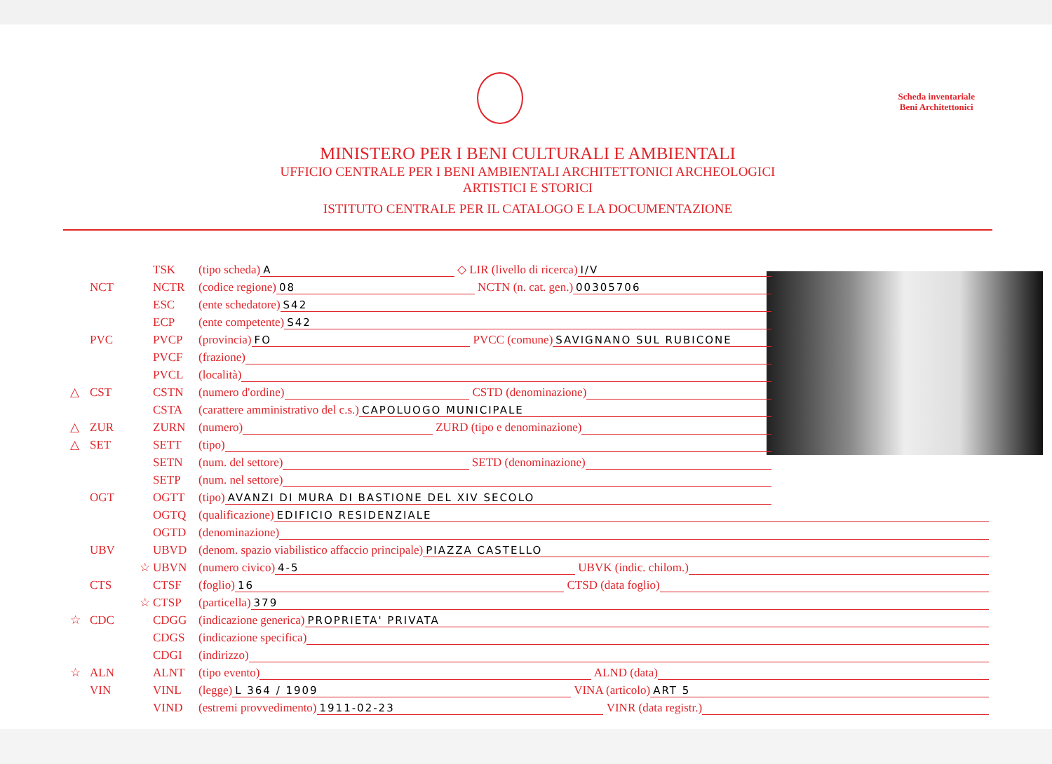Scheda inventariale
Beni Architettonici
MINISTERO PER I BENI CULTURALI E AMBIENTALI
UFFICIO CENTRALE PER I BENI AMBIENTALI ARCHITETTONICI ARCHEOLOGICI
ARTISTICI E STORICI
ISTITUTO CENTRALE PER IL CATALOGO E LA DOCUMENTAZIONE
TSK (tipo scheda) A ◇ LIR (livello di ricerca) I/V
NCT NCTR (codice regione) 08 NCTN (n. cat. gen.) 00305706
ESC (ente schedatore) S42
ECP (ente competente) S42
PVC PVCP (provincia) FO PVCC (comune) SAVIGNANO SUL RUBICONE
PVCF (frazione)
PVCL (località)
△ CST CSTN (numero d'ordine) CSTD (denominazione)
CSTA (carattere amministrativo del c.s.) CAPOLUOGO MUNICIPALE
△ ZUR ZURN (numero) ZURD (tipo e denominazione)
△ SET SETT (tipo)
SETN (num. del settore) SETD (denominazione)
SETP (num. nel settore)
OGT OGTT (tipo) AVANZI DI MURA DI BASTIONE DEL XIV SECOLO
OGTQ (qualificazione) EDIFICIO RESIDENZIALE
OGTD (denominazione)
UBV UBVD (denom. spazio viabilistico affaccio principale) PIAZZA CASTELLO
☆ UBVN (numero civico) 4-5 UBVK (indic. chilom.)
CTS CTSF (foglio) 16 CTSD (data foglio)
☆ CTSP (particella) 379
☆ CDC CDGG (indicazione generica) PROPRIETA' PRIVATA
CDGS (indicazione specifica)
CDGI (indirizzo)
☆ ALN ALNT (tipo evento) ALND (data)
VIN VINL (legge) L 364 / 1909 VINA (articolo) ART 5
VIND (estremi provvedimento) 1911-02-23 VINR (data registr.)